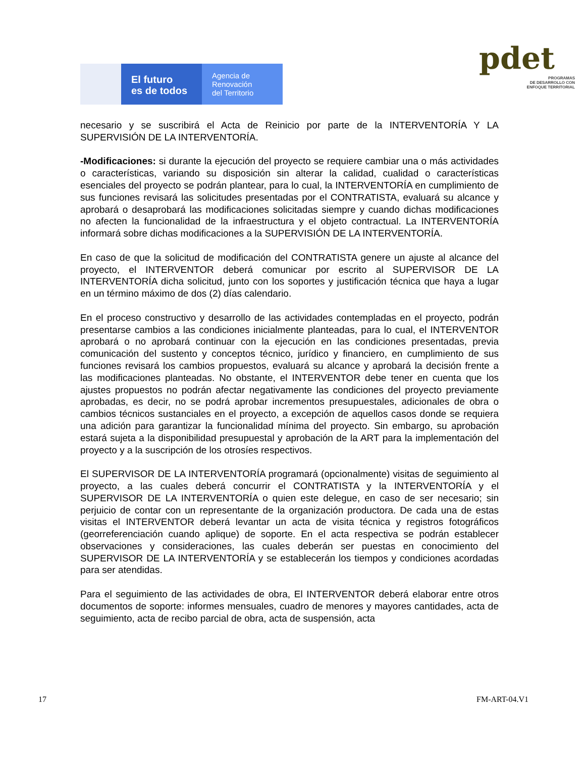El futuro
es de todos
Agencia de
Renovación
del Territorio
pdet
PROGRAMAS
DE DESARROLLO CON
ENFOQUE TERRITORIAL
necesario y se suscribirá el Acta de Reinicio por parte de la INTERVENTORÍA Y LA SUPERVISIÓN DE LA INTERVENTORÍA.
-Modificaciones: si durante la ejecución del proyecto se requiere cambiar una o más actividades o características, variando su disposición sin alterar la calidad, cualidad o características esenciales del proyecto se podrán plantear, para lo cual, la INTERVENTORÍA en cumplimiento de sus funciones revisará las solicitudes presentadas por el CONTRATISTA, evaluará su alcance y aprobará o desaprobará las modificaciones solicitadas siempre y cuando dichas modificaciones no afecten la funcionalidad de la infraestructura y el objeto contractual. La INTERVENTORÍA informará sobre dichas modificaciones a la SUPERVISIÓN DE LA INTERVENTORÍA.
En caso de que la solicitud de modificación del CONTRATISTA genere un ajuste al alcance del proyecto, el INTERVENTOR deberá comunicar por escrito al SUPERVISOR DE LA INTERVENTORÍA dicha solicitud, junto con los soportes y justificación técnica que haya a lugar en un término máximo de dos (2) días calendario.
En el proceso constructivo y desarrollo de las actividades contempladas en el proyecto, podrán presentarse cambios a las condiciones inicialmente planteadas, para lo cual, el INTERVENTOR aprobará o no aprobará continuar con la ejecución en las condiciones presentadas, previa comunicación del sustento y conceptos técnico, jurídico y financiero, en cumplimiento de sus funciones revisará los cambios propuestos, evaluará su alcance y aprobará la decisión frente a las modificaciones planteadas. No obstante, el INTERVENTOR debe tener en cuenta que los ajustes propuestos no podrán afectar negativamente las condiciones del proyecto previamente aprobadas, es decir, no se podrá aprobar incrementos presupuestales, adicionales de obra o cambios técnicos sustanciales en el proyecto, a excepción de aquellos casos donde se requiera una adición para garantizar la funcionalidad mínima del proyecto. Sin embargo, su aprobación estará sujeta a la disponibilidad presupuestal y aprobación de la ART para la implementación del proyecto y a la suscripción de los otrosíes respectivos.
El SUPERVISOR DE LA INTERVENTORÍA programará (opcionalmente) visitas de seguimiento al proyecto, a las cuales deberá concurrir el CONTRATISTA y la INTERVENTORÍA y el SUPERVISOR DE LA INTERVENTORÍA o quien este delegue, en caso de ser necesario; sin perjuicio de contar con un representante de la organización productora. De cada una de estas visitas el INTERVENTOR deberá levantar un acta de visita técnica y registros fotográficos (georreferenciación cuando aplique) de soporte. En el acta respectiva se podrán establecer observaciones y consideraciones, las cuales deberán ser puestas en conocimiento del SUPERVISOR DE LA INTERVENTORÍA y se establecerán los tiempos y condiciones acordadas para ser atendidas.
Para el seguimiento de las actividades de obra, El INTERVENTOR deberá elaborar entre otros documentos de soporte: informes mensuales, cuadro de menores y mayores cantidades, acta de seguimiento, acta de recibo parcial de obra, acta de suspensión, acta
17 FM-ART-04.V1